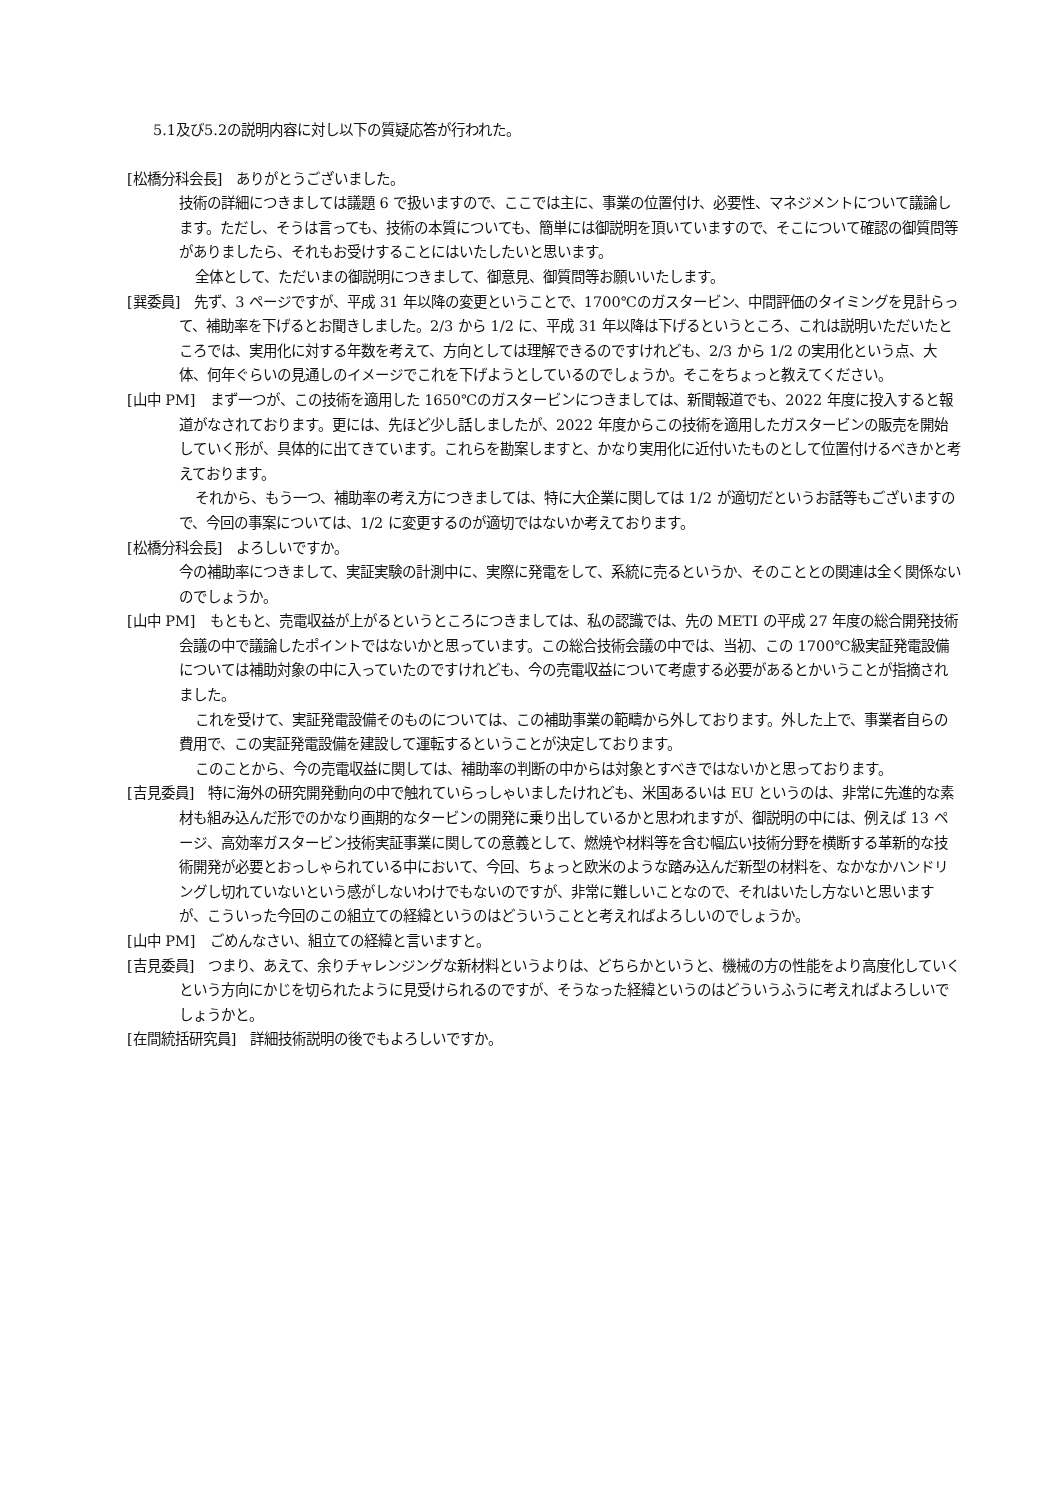5.1及び5.2の説明内容に対し以下の質疑応答が行われた。
[松橋分科会長]　ありがとうございました。
技術の詳細につきましては議題 6 で扱いますので、ここでは主に、事業の位置付け、必要性、マネジメントについて議論します。ただし、そうは言っても、技術の本質についても、簡単には御説明を頂いていますので、そこについて確認の御質問等がありましたら、それもお受けすることにはいたしたいと思います。
全体として、ただいまの御説明につきまして、御意見、御質問等お願いいたします。
[巽委員]　先ず、3 ページですが、平成 31 年以降の変更ということで、1700℃のガスタービン、中間評価のタイミングを見計らって、補助率を下げるとお聞きしました。2/3 から 1/2 に、平成 31 年以降は下げるというところ、これは説明いただいたところでは、実用化に対する年数を考えて、方向としては理解できるのですけれども、2/3 から 1/2 の実用化という点、大体、何年ぐらいの見通しのイメージでこれを下げようとしているのでしょうか。そこをちょっと教えてください。
[山中 PM]　まず一つが、この技術を適用した 1650℃のガスタービンにつきましては、新聞報道でも、2022 年度に投入すると報道がなされております。更には、先ほど少し話しましたが、2022 年度からこの技術を適用したガスタービンの販売を開始していく形が、具体的に出てきています。これらを勘案しますと、かなり実用化に近付いたものとして位置付けるべきかと考えております。
それから、もう一つ、補助率の考え方につきましては、特に大企業に関しては 1/2 が適切だというお話等もございますので、今回の事案については、1/2 に変更するのが適切ではないか考えております。
[松橋分科会長]　よろしいですか。
今の補助率につきまして、実証実験の計測中に、実際に発電をして、系統に売るというか、そのこととの関連は全く関係ないのでしょうか。
[山中 PM]　もともと、売電収益が上がるというところにつきましては、私の認識では、先の METI の平成 27 年度の総合開発技術会議の中で議論したポイントではないかと思っています。この総合技術会議の中では、当初、この 1700℃級実証発電設備については補助対象の中に入っていたのですけれども、今の売電収益について考慮する必要があるとかいうことが指摘されました。
これを受けて、実証発電設備そのものについては、この補助事業の範疇から外しております。外した上で、事業者自らの費用で、この実証発電設備を建設して運転するということが決定しております。
このことから、今の売電収益に関しては、補助率の判断の中からは対象とすべきではないかと思っております。
[吉見委員]　特に海外の研究開発動向の中で触れていらっしゃいましたけれども、米国あるいは EU というのは、非常に先進的な素材も組み込んだ形でのかなり画期的なタービンの開発に乗り出しているかと思われますが、御説明の中には、例えば 13 ページ、高効率ガスタービン技術実証事業に関しての意義として、燃焼や材料等を含む幅広い技術分野を横断する革新的な技術開発が必要とおっしゃられている中において、今回、ちょっと欧米のような踏み込んだ新型の材料を、なかなかハンドリングし切れていないという感がしないわけでもないのですが、非常に難しいことなので、それはいたし方ないと思いますが、こういった今回のこの組立ての経緯というのはどういうことと考えればよろしいのでしょうか。
[山中 PM]　ごめんなさい、組立ての経緯と言いますと。
[吉見委員]　つまり、あえて、余りチャレンジングな新材料というよりは、どちらかというと、機械の方の性能をより高度化していくという方向にかじを切られたように見受けられるのですが、そうなった経緯というのはどういうふうに考えればよろしいでしょうかと。
[在間統括研究員]　詳細技術説明の後でもよろしいですか。